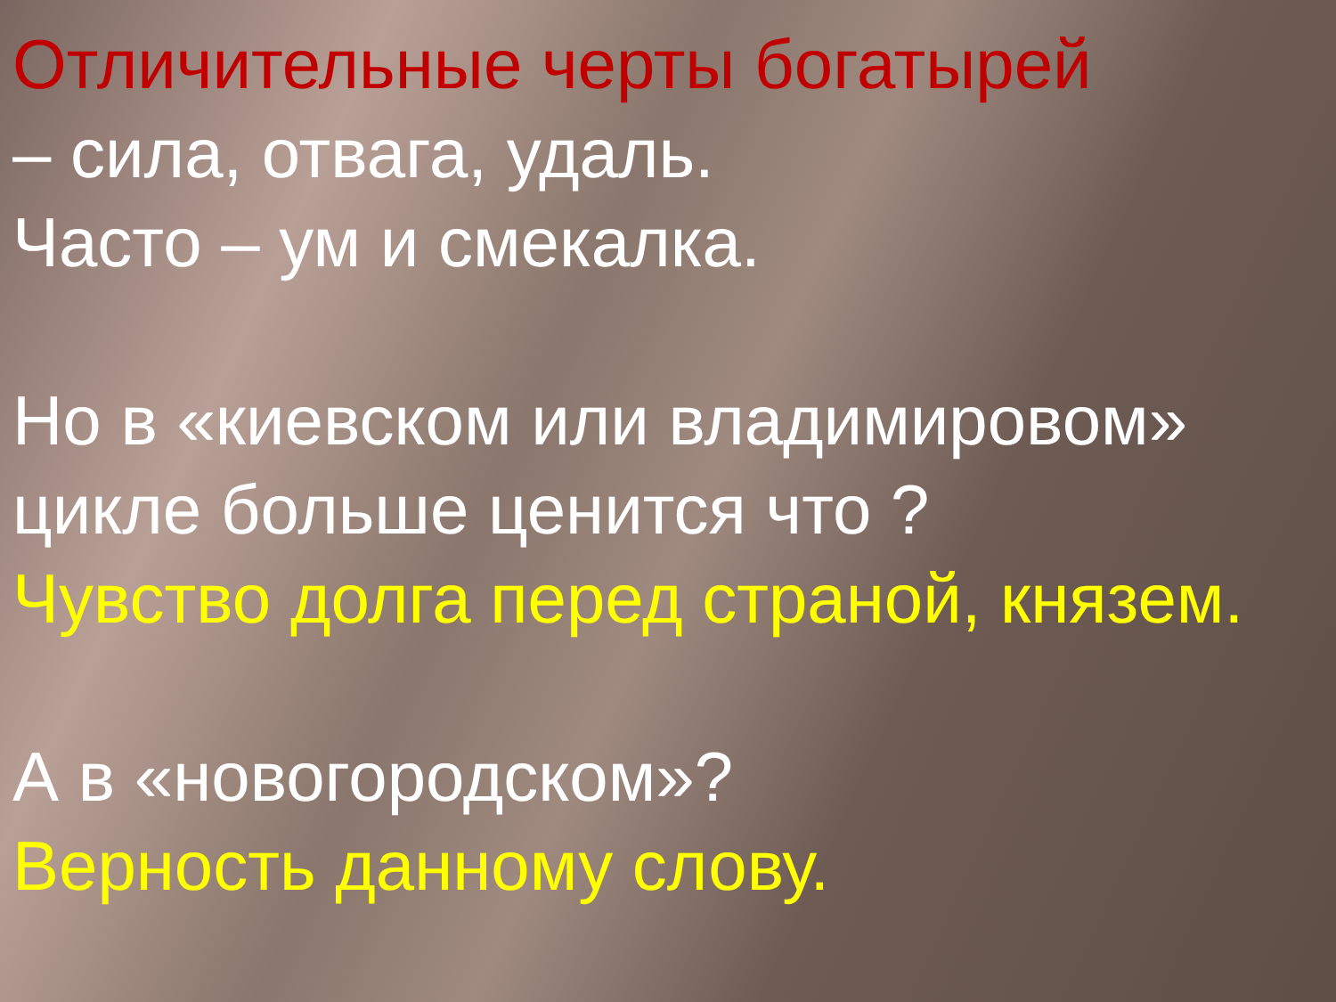Отличительные черты богатырей
– сила, отвага, удаль.
Часто – ум и смекалка.
Но в «киевском или владимировом» цикле больше ценится что ?
Чувство долга перед страной, князем.
А в «новогородском»?
Верность данному слову.